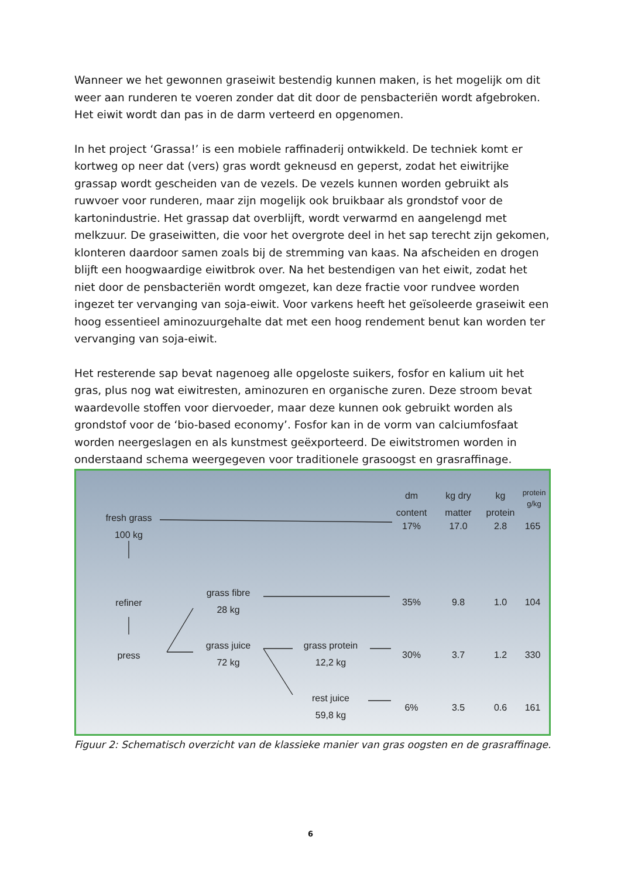Wanneer we het gewonnen graseiwit bestendig kunnen maken, is het mogelijk om dit weer aan runderen te voeren zonder dat dit door de pensbacteriën wordt afgebroken. Het eiwit wordt dan pas in de darm verteerd en opgenomen.
In het project ‘Grassa!’ is een mobiele raffinaderij ontwikkeld. De techniek komt er kortweg op neer dat (vers) gras wordt gekneusd en geperst, zodat het eiwitrijke grassap wordt gescheiden van de vezels. De vezels kunnen worden gebruikt als ruwvoer voor runderen, maar zijn mogelijk ook bruikbaar als grondstof voor de kartonindustrie. Het grassap dat overblijft, wordt verwarmd en aangelengd met melkzuur. De graseiwitten, die voor het overgrote deel in het sap terecht zijn gekomen, klonteren daardoor samen zoals bij de stremming van kaas. Na afscheiden en drogen blijft een hoogwaardige eiwitbrok over. Na het bestendigen van het eiwit, zodat het niet door de pensbacteriën wordt omgezet, kan deze fractie voor rundvee worden ingezet ter vervanging van soja-eiwit. Voor varkens heeft het geïsoleerde graseiwit een hoog essentieel aminozuurgehalte dat met een hoog rendement benut kan worden ter vervanging van soja-eiwit.
Het resterende sap bevat nagenoeg alle opgeloste suikers, fosfor en kalium uit het gras, plus nog wat eiwitresten, aminozuren en organische zuren. Deze stroom bevat waardevolle stoffen voor diervoeder, maar deze kunnen ook gebruikt worden als grondstof voor de ‘bio-based economy’. Fosfor kan in de vorm van calciumfosfaat worden neergeslagen en als kunstmest geëxporteerd. De eiwitstromen worden in onderstaand schema weergegeven voor traditionele grasoogst en grasraffinage.
fresh grass
100 kg
refiner
press
grass fibre
28 kg
grass juice
72 kg
grass protein
12,2 kg
rest juice
59,8 kg
dm content
kg dry matter
kg protein
protein g/kg
17% 17.0 2.8 165
35% 9.8 1.0 104
30% 3.7 1.2 330
6% 3.5 0.6 161
Figuur 2: Schematisch overzicht van de klassieke manier van gras oogsten en de grasraffinage.
6